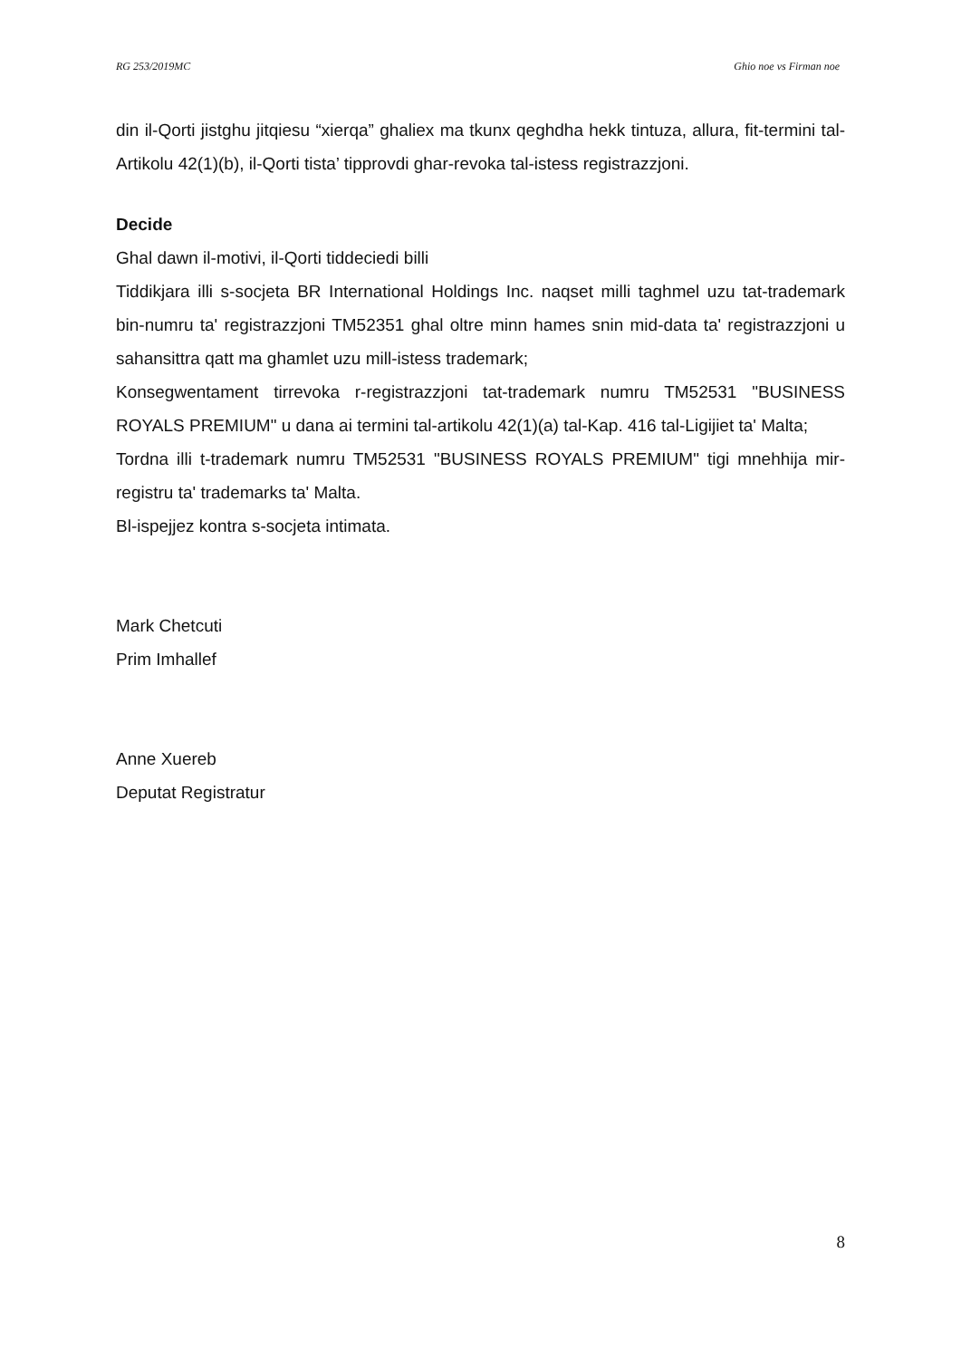RG 253/2019MC Ghio noe vs Firman noe
din il-Qorti jistghu jitqiesu “xierqa” ghaliex ma tkunx qeghdha hekk tintuza, allura, fit-termini tal-Artikolu 42(1)(b), il-Qorti tista’ tipprovdi ghar-revoka tal-istess registrazzjoni.
Decide
Ghal dawn il-motivi, il-Qorti tiddeciedi billi
Tiddikjara illi s-socjeta BR International Holdings Inc. naqset milli taghmel uzu tat-trademark bin-numru ta' registrazzjoni TM52351 ghal oltre minn hames snin mid-data ta' registrazzjoni u sahansittra qatt ma ghamlet uzu mill-istess trademark;
Konsegwentament tirrevoka r-registrazzjoni tat-trademark numru TM52531 "BUSINESS ROYALS PREMIUM" u dana ai termini tal-artikolu 42(1)(a) tal-Kap. 416 tal-Ligijiet ta' Malta;
Tordna illi t-trademark numru TM52531 "BUSINESS ROYALS PREMIUM" tigi mnehhija mir-registru ta' trademarks ta' Malta.
Bl-ispejjez kontra s-socjeta intimata.
Mark Chetcuti
Prim Imhallef
Anne Xuereb
Deputat Registratur
8